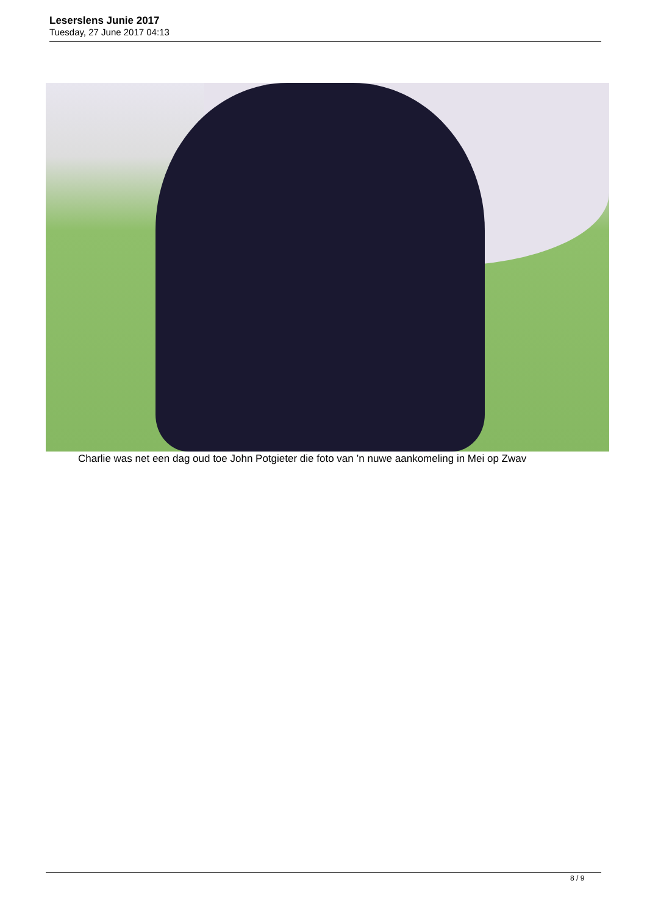Leserslens Junie 2017
Tuesday, 27 June 2017 04:13
Charlie was net een dag oud toe John Potgieter die foto van ’n nuwe aankomeling in Mei op Zwav
8 / 9